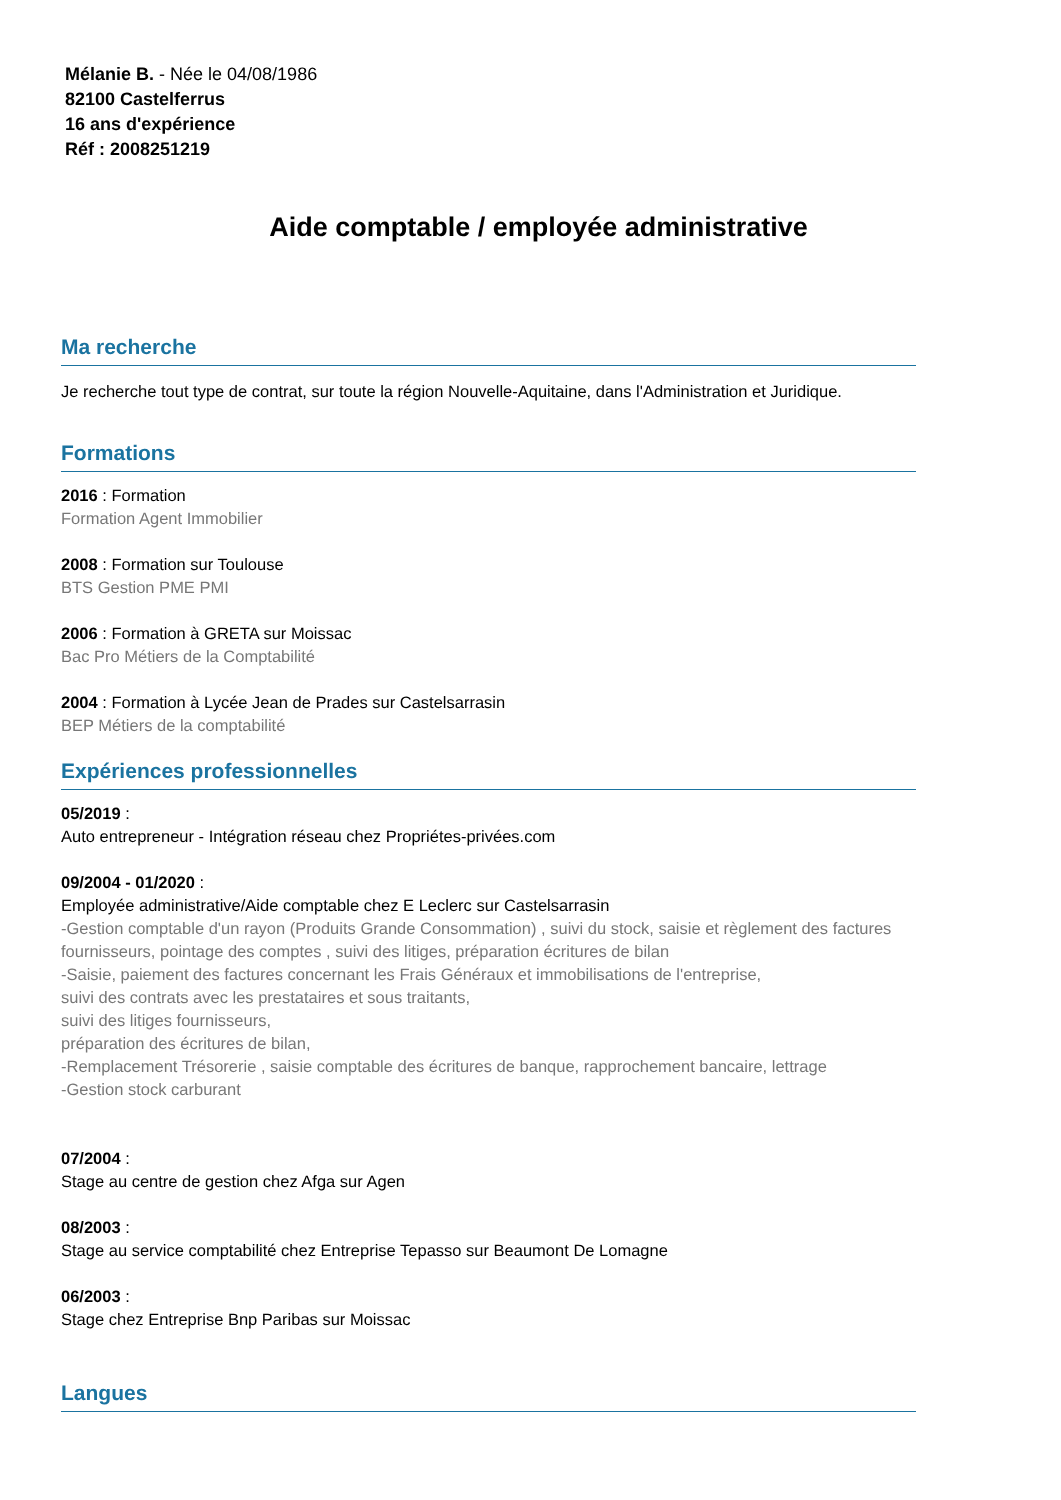Mélanie B. - Née le 04/08/1986
82100 Castelferrus
16 ans d'expérience
Réf : 2008251219
Aide comptable / employée administrative
Ma recherche
Je recherche tout type de contrat, sur toute la région Nouvelle-Aquitaine, dans l'Administration et Juridique.
Formations
2016 : Formation
Formation Agent Immobilier
2008 : Formation sur Toulouse
BTS Gestion PME PMI
2006 : Formation à GRETA sur Moissac
Bac Pro Métiers de la Comptabilité
2004 : Formation à Lycée Jean de Prades sur Castelsarrasin
BEP Métiers de la comptabilité
Expériences professionnelles
05/2019 :
Auto entrepreneur - Intégration réseau chez Propriétes-privées.com
09/2004 - 01/2020 :
Employée administrative/Aide comptable chez E Leclerc sur Castelsarrasin
-Gestion comptable d'un rayon (Produits Grande Consommation) , suivi du stock, saisie et règlement des factures fournisseurs, pointage des comptes , suivi des litiges, préparation écritures de bilan
-Saisie, paiement des factures concernant les Frais Généraux et immobilisations de l'entreprise,
suivi des contrats avec les prestataires et sous traitants,
suivi des litiges fournisseurs,
préparation des écritures de bilan,
-Remplacement Trésorerie , saisie comptable des écritures de banque, rapprochement bancaire, lettrage
-Gestion stock carburant
07/2004 :
Stage au centre de gestion chez Afga sur Agen
08/2003 :
Stage au service comptabilité chez Entreprise Tepasso sur Beaumont De Lomagne
06/2003 :
Stage chez Entreprise Bnp Paribas sur Moissac
Langues